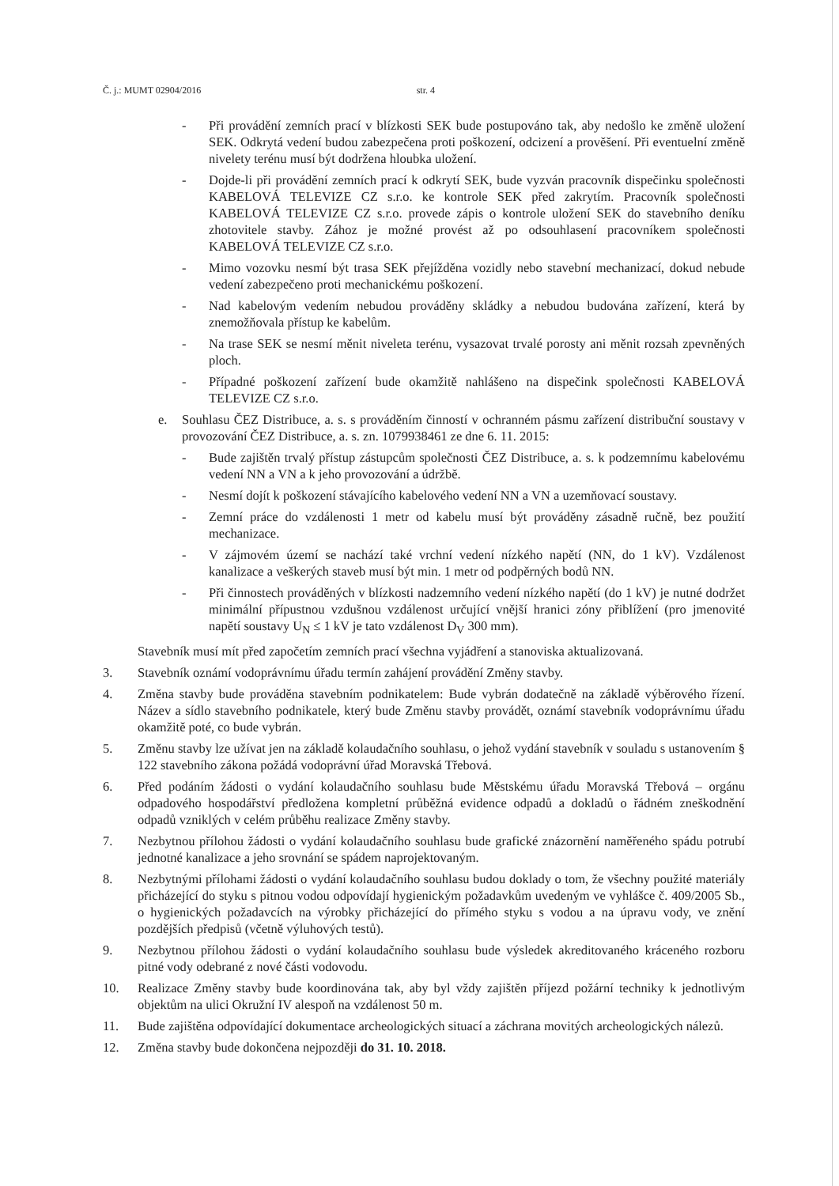Č. j.: MUMT 02904/2016 str. 4
- Při provádění zemních prací v blízkosti SEK bude postupováno tak, aby nedošlo ke změně uložení SEK. Odkrytá vedení budou zabezpečena proti poškození, odcizení a prověšení. Při eventuelní změně nivelety terénu musí být dodržena hloubka uložení.
- Dojde-li při provádění zemních prací k odkrytí SEK, bude vyzván pracovník dispečinku společnosti KABELOVÁ TELEVIZE CZ s.r.o. ke kontrole SEK před zakrytím. Pracovník společnosti KABELOVÁ TELEVIZE CZ s.r.o. provede zápis o kontrole uložení SEK do stavebního deníku zhotovitele stavby. Zához je možné provést až po odsouhlasení pracovníkem společnosti KABELOVÁ TELEVIZE CZ s.r.o.
- Mimo vozovku nesmí být trasa SEK přejížděna vozidly nebo stavební mechanizací, dokud nebude vedení zabezpečeno proti mechanickému poškození.
- Nad kabelovým vedením nebudou prováděny skládky a nebudou budována zařízení, která by znemožňovala přístup ke kabelům.
- Na trase SEK se nesmí měnit niveleta terénu, vysazovat trvalé porosty ani měnit rozsah zpevněných ploch.
- Případné poškození zařízení bude okamžitě nahlášeno na dispečink společnosti KABELOVÁ TELEVIZE CZ s.r.o.
e. Souhlasu ČEZ Distribuce, a. s. s prováděním činností v ochranném pásmu zařízení distribuční soustavy v provozování ČEZ Distribuce, a. s. zn. 1079938461 ze dne 6. 11. 2015:
- Bude zajištěn trvalý přístup zástupcům společnosti ČEZ Distribuce, a. s. k podzemnímu kabelovému vedení NN a VN a k jeho provozování a údržbě.
- Nesmí dojít k poškození stávajícího kabelového vedení NN a VN a uzemňovací soustavy.
- Zemní práce do vzdálenosti 1 metr od kabelu musí být prováděny zásadně ručně, bez použití mechanizace.
- V zájmovém území se nachází také vrchní vedení nízkého napětí (NN, do 1 kV). Vzdálenost kanalizace a veškerých staveb musí být min. 1 metr od podpěrných bodů NN.
- Při činnostech prováděných v blízkosti nadzemního vedení nízkého napětí (do 1 kV) je nutné dodržet minimální přípustnou vzdušnou vzdálenost určující vnější hranici zóny přiblížení (pro jmenovité napětí soustavy U<sub>N</sub> ≤ 1 kV je tato vzdálenost D<sub>V</sub> 300 mm).
Stavebník musí mít před započetím zemních prací všechna vyjádření a stanoviska aktualizovaná.
3. Stavebník oznámí vodoprávnímu úřadu termín zahájení provádění Změny stavby.
4. Změna stavby bude prováděna stavebním podnikatelem: Bude vybrán dodatečně na základě výběrového řízení. Název a sídlo stavebního podnikatele, který bude Změnu stavby provádět, oznámí stavebník vodoprávnímu úřadu okamžitě poté, co bude vybrán.
5. Změnu stavby lze užívat jen na základě kolaudačního souhlasu, o jehož vydání stavebník v souladu s ustanovením § 122 stavebního zákona požádá vodoprávní úřad Moravská Třebová.
6. Před podáním žádosti o vydání kolaudačního souhlasu bude Městskému úřadu Moravská Třebová – orgánu odpadového hospodářství předložena kompletní průběžná evidence odpadů a dokladů o řádném zneškodnění odpadů vzniklých v celém průběhu realizace Změny stavby.
7. Nezbytnou přílohou žádosti o vydání kolaudačního souhlasu bude grafické znázornění naměřeného spádu potrubí jednotné kanalizace a jeho srovnání se spádem naprojektovaným.
8. Nezbytnými přílohami žádosti o vydání kolaudačního souhlasu budou doklady o tom, že všechny použité materiály přicházející do styku s pitnou vodou odpovídají hygienickým požadavkům uvedeným ve vyhlášce č. 409/2005 Sb., o hygienických požadavcích na výrobky přicházející do přímého styku s vodou a na úpravu vody, ve znění pozdějších předpisů (včetně výluhových testů).
9. Nezbytnou přílohou žádosti o vydání kolaudačního souhlasu bude výsledek akreditovaného kráceného rozboru pitné vody odebrané z nové části vodovodu.
10. Realizace Změny stavby bude koordinována tak, aby byl vždy zajištěn příjezd požární techniky k jednotlivým objektům na ulici Okružní IV alespoň na vzdálenost 50 m.
11. Bude zajištěna odpovídající dokumentace archeologických situací a záchrana movitých archeologických nálezů.
12. Změna stavby bude dokončena nejpozději do 31. 10. 2018.